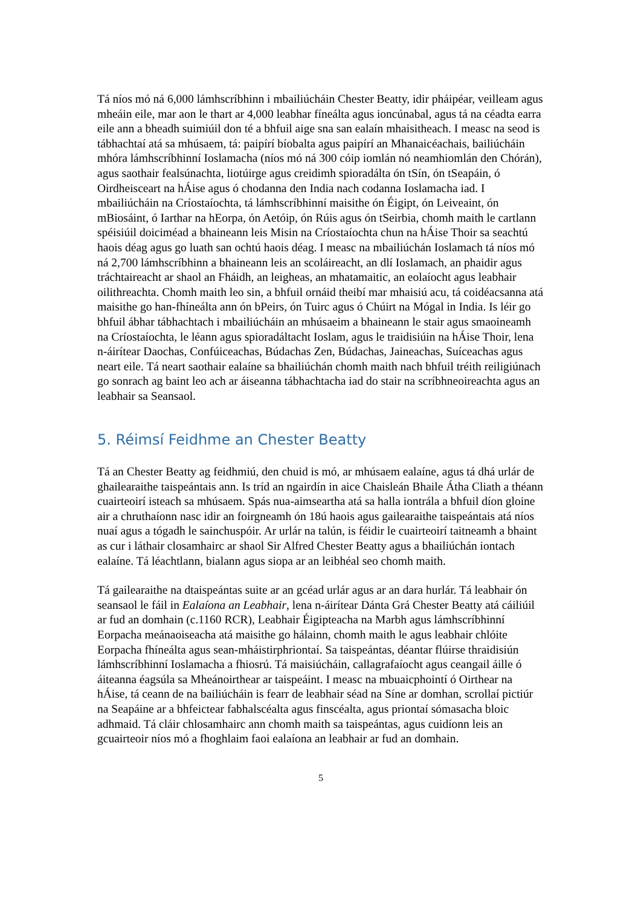Tá níos mó ná 6,000 lámhscríbhinn i mbailiúcháin Chester Beatty, idir pháipéar, veilleam agus mheáin eile, mar aon le thart ar 4,000 leabhar fíneálta agus ioncúnabal, agus tá na céadta earra eile ann a bheadh suimiúil don té a bhfuil aige sna san ealaín mhaisitheach. I measc na seod is tábhachtaí atá sa mhúsaem, tá: paipírí bíobalta agus paipírí an Mhanaicéachais, bailiúcháin mhóra lámhscríbhinní Ioslamacha (níos mó ná 300 cóip iomlán nó neamhiomlán den Chórán), agus saothair fealsúnachta, liotúirge agus creidimh spioradálta ón tSín, ón tSeapáin, ó Oirdheisceart na hÁise agus ó chodanna den India nach codanna Ioslamacha iad. I mbailiúcháin na Críostaíochta, tá lámhscríbhinní maisithe ón Éigipt, ón Leiveaint, ón mBiosáint, ó Iarthar na hEorpa, ón Aetóip, ón Rúis agus ón tSeirbia, chomh maith le cartlann spéisiúil doiciméad a bhaineann leis Misin na Críostaíochta chun na hÁise Thoir sa seachtú haois déag agus go luath san ochtú haois déag. I measc na mbailiúchán Ioslamach tá níos mó ná 2,700 lámhscríbhinn a bhaineann leis an scoláireacht, an dlí Ioslamach, an phaidir agus tráchtaireacht ar shaol an Fháidh, an leigheas, an mhatamaitic, an eolaíocht agus leabhair oilithreachta. Chomh maith leo sin, a bhfuil ornáid theibí mar mhaisiú acu, tá coidéacsanna atá maisithe go han-fhíneálta ann ón bPeirs, ón Tuirc agus ó Chúirt na Mógal in India. Is léir go bhfuil ábhar tábhachtach i mbailiúcháin an mhúsaeim a bhaineann le stair agus smaoineamh na Críostaíochta, le léann agus spioradáltacht Ioslam, agus le traidisiúin na hÁise Thoir, lena n-áirítear Daochas, Confúiceachas, Búdachas Zen, Búdachas, Jaineachas, Suíceachas agus neart eile. Tá neart saothair ealaíne sa bhailiúchán chomh maith nach bhfuil tréith reiligiúnach go sonrach ag baint leo ach ar áiseanna tábhachtacha iad do stair na scríbhneoireachta agus an leabhair sa Seansaol.
5. Réimsí Feidhme an Chester Beatty
Tá an Chester Beatty ag feidhmiú, den chuid is mó, ar mhúsaem ealaíne, agus tá dhá urlár de ghailearaithe taispeántais ann. Is tríd an ngairdín in aice Chaisleán Bhaile Átha Cliath a théann cuairteoirí isteach sa mhúsaem. Spás nua-aimseartha atá sa halla iontrála a bhfuil díon gloine air a chruthaíonn nasc idir an foirgneamh ón 18ú haois agus gailearaithe taispeántais atá níos nuaí agus a tógadh le sainchuspóir. Ar urlár na talún, is féidir le cuairteoirí taitneamh a bhaint as cur i láthair closamhairc ar shaol Sir Alfred Chester Beatty agus a bhailiúchán iontach ealaíne. Tá léachtlann, bialann agus siopa ar an leibhéal seo chomh maith.
Tá gailearaithe na dtaispeántas suite ar an gcéad urlár agus ar an dara hurlár. Tá leabhair ón seansaol le fáil in Ealaíona an Leabhair, lena n-áirítear Dánta Grá Chester Beatty atá cáiliúil ar fud an domhain (c.1160 RCR), Leabhair Éigipteacha na Marbh agus lámhscríbhinní Eorpacha meánaoiseacha atá maisithe go hálainn, chomh maith le agus leabhair chlóite Eorpacha fhíneálta agus sean-mháistirphriontaí. Sa taispeántas, déantar flúirse thraidisiún lámhscríbhinní Ioslamacha a fhiosrú. Tá maisiúcháin, callagrafaíocht agus ceangail áille ó áiteanna éagsúla sa Mheánoirthear ar taispeáint. I measc na mbuaicphointí ó Oirthear na hÁise, tá ceann de na bailiúcháin is fearr de leabhair séad na Síne ar domhan, scrollaí pictiúr na Seapáine ar a bhfeictear fabhalscéalta agus finscéalta, agus priontaí sómasacha bloic adhmaid. Tá cláir chlosamhairc ann chomh maith sa taispeántas, agus cuidíonn leis an gcuairteoir níos mó a fhoghlaim faoi ealaíona an leabhair ar fud an domhain.
5